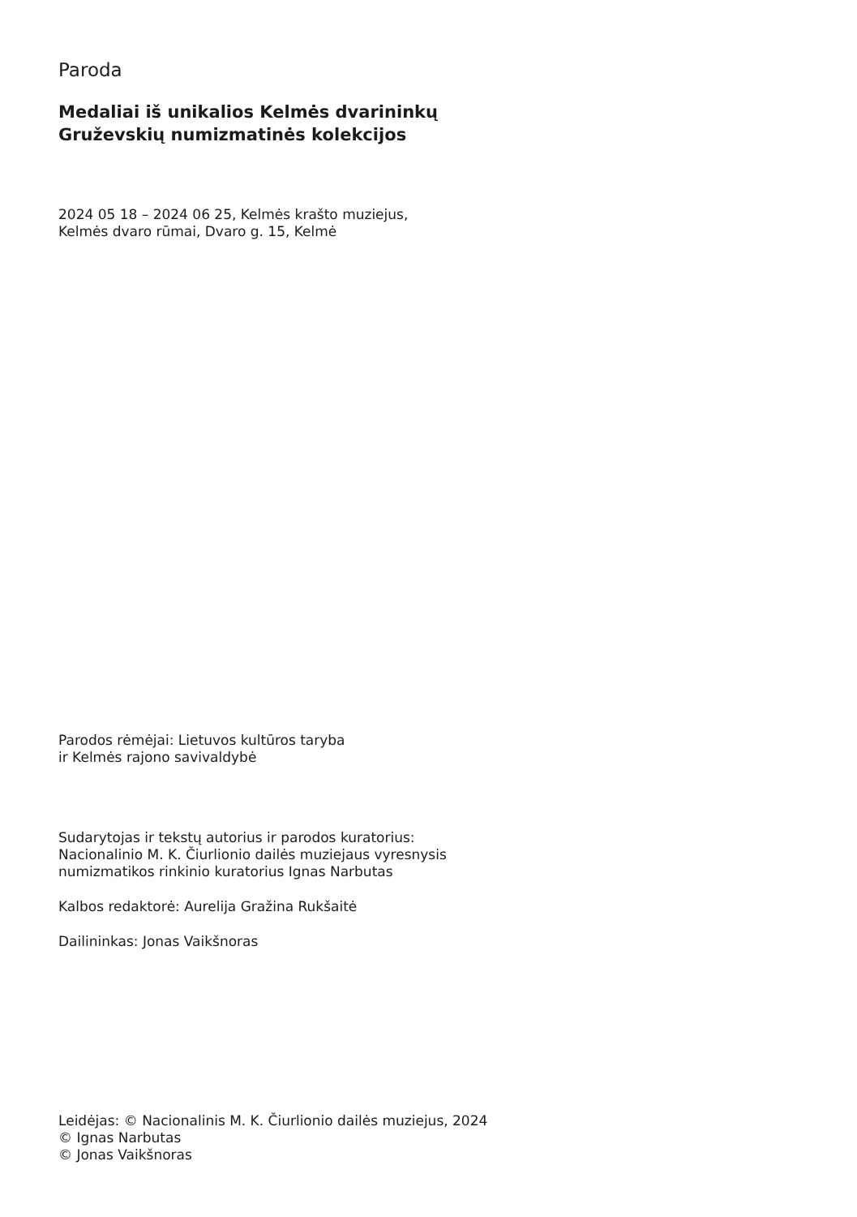Paroda
Medaliai iš unikalios Kelmės dvarininkų
Gruževskių numizmatinės kolekcijos
2024 05 18 – 2024 06 25, Kelmės krašto muziejus,
Kelmės dvaro rūmai, Dvaro g. 15, Kelmė
Parodos rėmėjai: Lietuvos kultūros taryba
ir Kelmės rajono savivaldybė
Sudarytojas ir tekstų autorius ir parodos kuratorius:
Nacionalinio M. K. Čiurlionio dailės muziejaus vyresnysis
numizmatikos rinkinio kuratorius Ignas Narbutas
Kalbos redaktorė: Aurelija Gražina Rukšaitė
Dailininkas: Jonas Vaikšnoras
Leidėjas: © Nacionalinis M. K. Čiurlionio dailės muziejus, 2024
© Ignas Narbutas
© Jonas Vaikšnoras